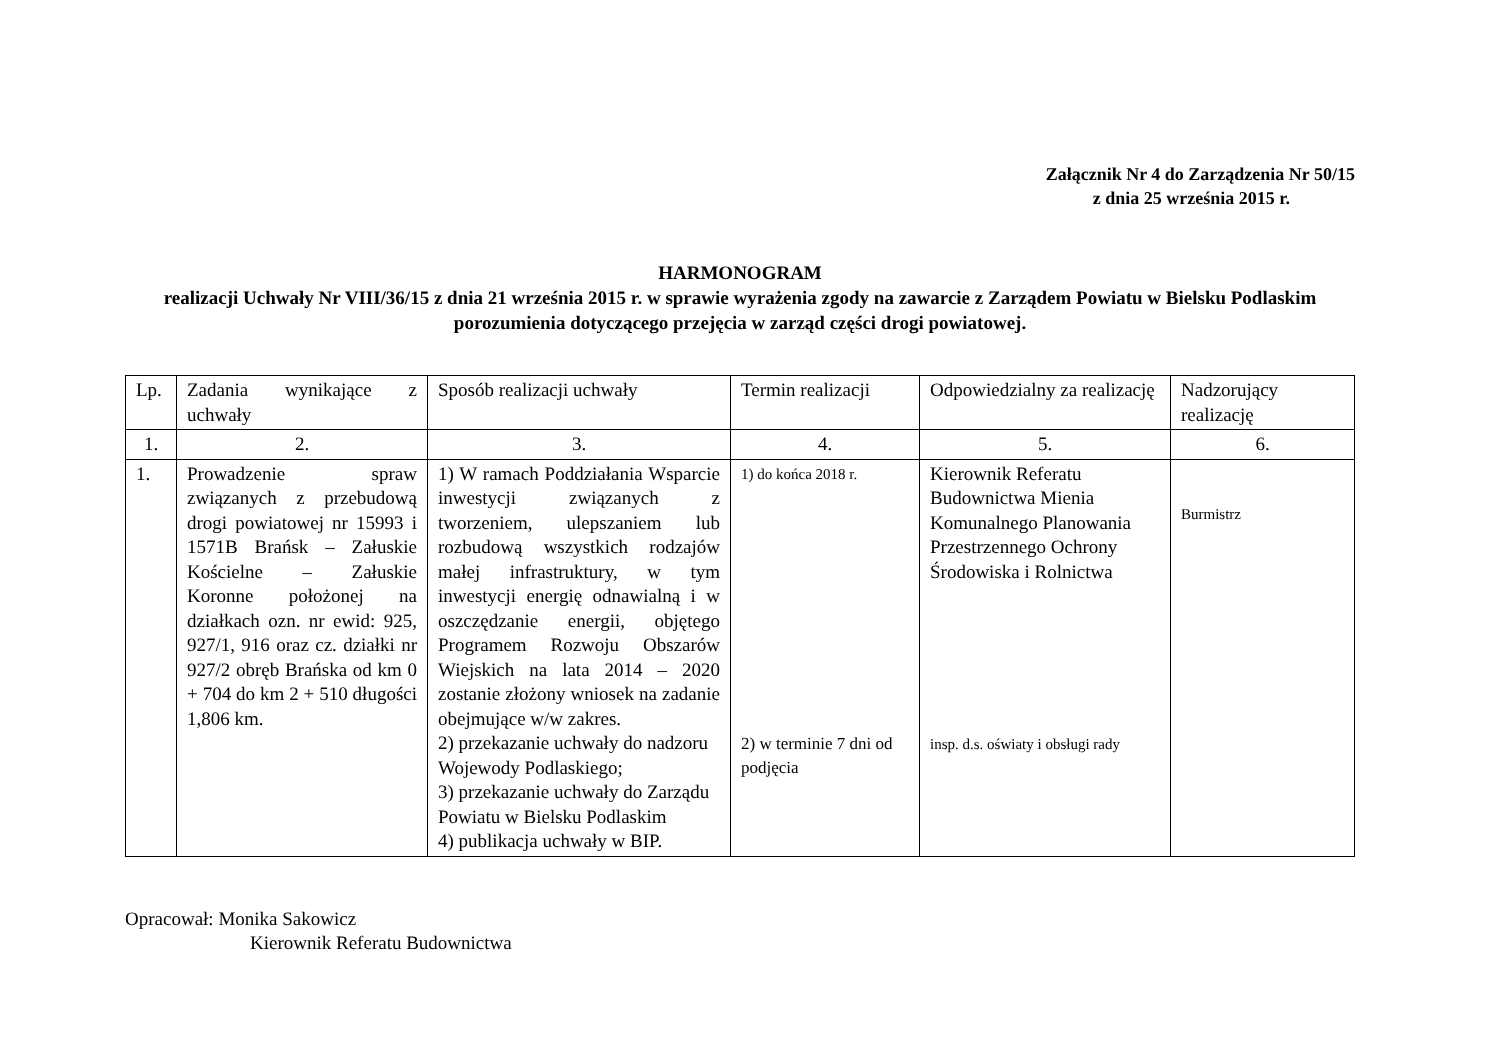Załącznik Nr 4 do Zarządzenia Nr 50/15
z dnia 25 września 2015 r.
HARMONOGRAM
realizacji Uchwały Nr VIII/36/15 z dnia 21 września 2015 r. w sprawie wyrażenia zgody na zawarcie z Zarządem Powiatu w Bielsku Podlaskim porozumienia dotyczącego przejęcia w zarząd części drogi powiatowej.
| Lp. | Zadania wynikające z uchwały | Sposób realizacji uchwały | Termin realizacji | Odpowiedzialny za realizację | Nadzorujący realizację |
| 1. | 2. | 3. | 4. | 5. | 6. |
| 1. | Prowadzenie spraw związanych z przebudową drogi powiatowej nr 15993 i 1571B Brańsk – Załuskie Kościelne – Załuskie Koronne położonej na działkach ozn. nr ewid: 925, 927/1, 916 oraz cz. działki nr 927/2 obręb Brańska od km 0 + 704 do km 2 + 510 długości 1,806 km. | 1) W ramach Poddziałania Wsparcie inwestycji związanych z tworzeniem, ulepszaniem lub rozbudową wszystkich rodzajów małej infrastruktury, w tym inwestycji energię odnawialną i w oszczędzanie energii, objętego Programem Rozwoju Obszarów Wiejskich na lata 2014 – 2020 zostanie złożony wniosek na zadanie obejmujące w/w zakres. 2) przekazanie uchwały do nadzoru Wojewody Podlaskiego; 3) przekazanie uchwały do Zarządu Powiatu w Bielsku Podlaskim 4) publikacja uchwały w BIP. | 1) do końca 2018 r. 2) w terminie 7 dni od podjęcia | Kierownik Referatu Budownictwa Mienia Komunalnego Planowania Przestrzennego Ochrony Środowiska i Rolnictwa insp. d.s. oświaty i obsługi rady | Burmistrz |
Opracował: Monika Sakowicz
Kierownik Referatu Budownictwa